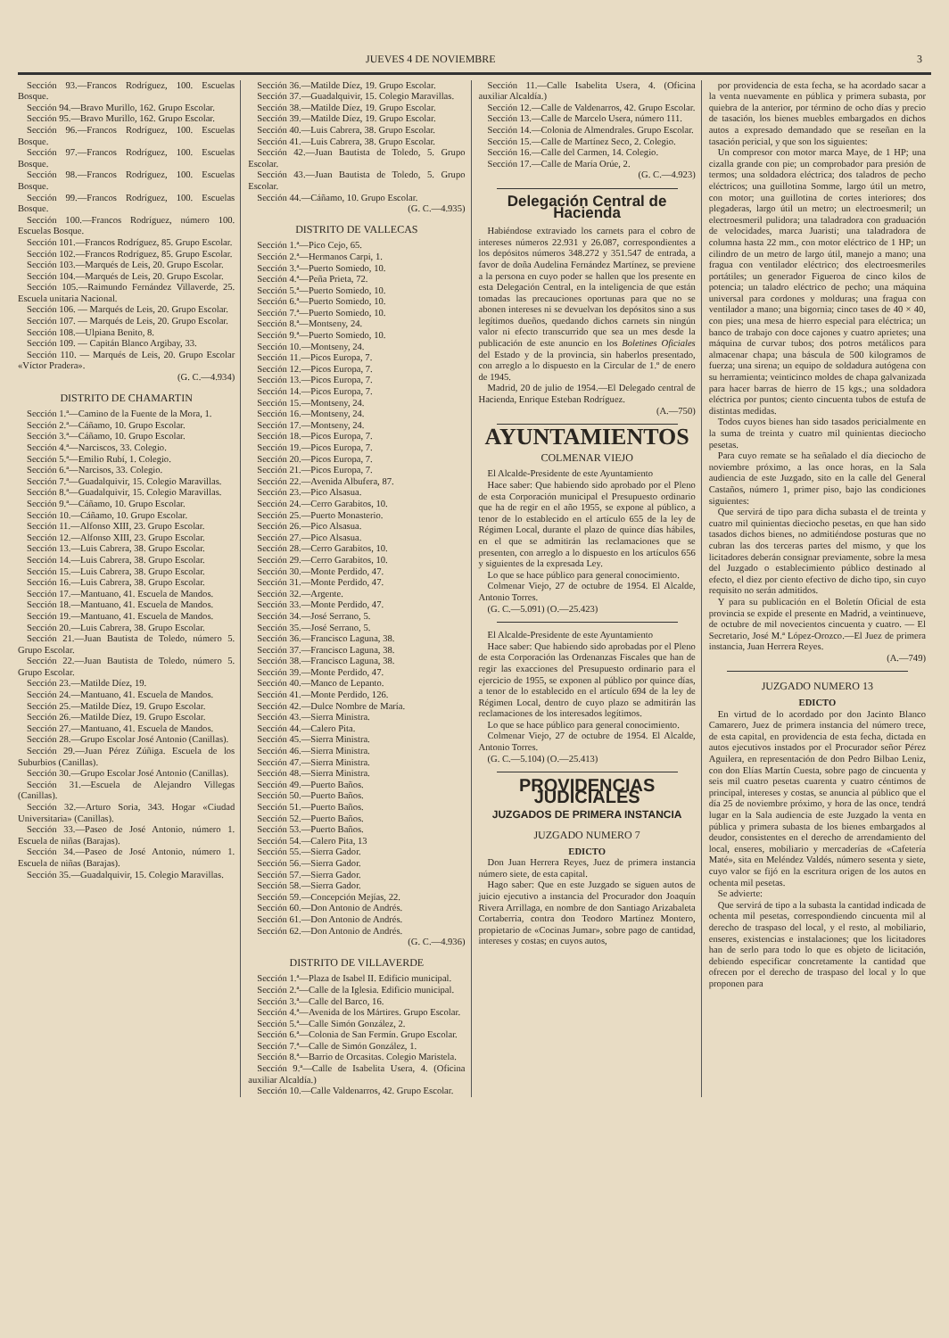JUEVES 4 DE NOVIEMBRE 3
Sección 93.—Francos Rodríguez, 100. Escuelas Bosque.
Sección 94.—Bravo Murillo, 162. Grupo Escolar.
Sección 95.—Bravo Murillo, 162. Grupo Escolar.
Sección 96.—Francos Rodríguez, 100. Escuelas Bosque.
Sección 97.—Francos Rodríguez, 100. Escuelas Bosque.
Sección 98.—Francos Rodríguez, 100. Escuelas Bosque.
Sección 99.—Francos Rodríguez, 100. Escuelas Bosque.
Sección 100.—Francos Rodríguez, número 100. Escuelas Bosque.
Sección 101.—Francos Rodríguez, 85. Grupo Escolar.
Sección 102.—Francos Rodríguez, 85. Grupo Escolar.
Sección 103.—Marqués de Leis, 20. Grupo Escolar.
Sección 104.—Marqués de Leis, 20. Grupo Escolar.
Sección 105.—Raimundo Fernández Villaverde, 25. Escuela unitaria Nacional.
Sección 106. — Marqués de Leis, 20. Grupo Escolar.
Sección 107. — Marqués de Leis, 20. Grupo Escolar.
Sección 108.—Ulpiana Benito, 8.
Sección 109. — Capitán Blanco Argibay, 33.
Sección 110. — Marqués de Leis, 20. Grupo Escolar «Víctor Pradera».
(G. C.—4.934)
DISTRITO DE CHAMARTIN
Sección 1.ª—Camino de la Fuente de la Mora, 1.
Sección 2.ª—Cáñamo, 10. Grupo Escolar.
Sección 3.ª—Cáñamo, 10. Grupo Escolar.
Sección 4.ª—Narciscos, 33. Colegio.
Sección 5.ª—Emilio Rubí, 1. Colegio.
Sección 6.ª—Narcisos, 33. Colegio.
Sección 7.ª—Guadalquivir, 15. Colegio Maravillas.
Sección 8.ª—Guadalquivir, 15. Colegio Maravillas.
Sección 9.ª—Cáñamo, 10. Grupo Escolar.
Sección 10.—Cáñamo, 10. Grupo Escolar.
Sección 11.—Alfonso XIII, 23. Grupo Escolar.
Sección 12.—Alfonso XIII, 23. Grupo Escolar.
Sección 13.—Luis Cabrera, 38. Grupo Escolar.
Sección 14.—Luis Cabrera, 38. Grupo Escolar.
Sección 15.—Luis Cabrera, 38. Grupo Escolar.
Sección 16.—Luis Cabrera, 38. Grupo Escolar.
Sección 17.—Mantuano, 41. Escuela de Mandos.
Sección 18.—Mantuano, 41. Escuela de Mandos.
Sección 19.—Mantuano, 41. Escuela de Mandos.
Sección 20.—Luis Cabrera, 38. Grupo Escolar.
Sección 21.—Juan Bautista de Toledo, número 5. Grupo Escolar.
Sección 22.—Juan Bautista de Toledo, número 5. Grupo Escolar.
Sección 23.—Matilde Díez, 19.
Sección 24.—Mantuano, 41. Escuela de Mandos.
Sección 25.—Matilde Díez, 19. Grupo Escolar.
Sección 26.—Matilde Díez, 19. Grupo Escolar.
Sección 27.—Mantuano, 41. Escuela de Mandos.
Sección 28.—Grupo Escolar José Antonio (Canillas).
Sección 29.—Juan Pérez Zúñiga. Escuela de los Suburbios (Canillas).
Sección 30.—Grupo Escolar José Antonio (Canillas).
Sección 31.—Escuela de Alejandro Villegas (Canillas).
Sección 32.—Arturo Soria, 343. Hogar «Ciudad Universitaria» (Canillas).
Sección 33.—Paseo de José Antonio, número 1. Escuela de niñas (Barajas).
Sección 34.—Paseo de José Antonio, número 1. Escuela de niñas (Barajas).
Sección 35.—Guadalquivir, 15. Colegio Maravillas.
Sección 36.—Matilde Díez, 19. Grupo Escolar.
Sección 37.—Guadalquivir, 15. Colegio Maravillas.
Sección 38.—Matilde Díez, 19. Grupo Escolar.
Sección 39.—Matilde Díez, 19. Grupo Escolar.
Sección 40.—Luis Cabrera, 38. Grupo Escolar.
Sección 41.—Luis Cabrera, 38. Grupo Escolar.
Sección 42.—Juan Bautista de Toledo, 5. Grupo Escolar.
Sección 43.—Juan Bautista de Toledo, 5. Grupo Escolar.
Sección 44.—Cáñamo, 10. Grupo Escolar.
(G. C.—4.935)
DISTRITO DE VALLECAS
Sección 1.ª—Pico Cejo, 65.
Sección 2.ª—Hermanos Carpi, 1.
Sección 3.ª—Puerto Somiedo, 10.
Sección 4.ª—Peña Prieta, 72.
Sección 5.ª—Puerto Somiedo, 10.
Sección 6.ª—Puerto Somiedo, 10.
Sección 7.ª—Puerto Somiedo, 10.
Sección 8.ª—Montseny, 24.
Sección 9.ª—Puerto Somiedo, 10.
Sección 10.—Montseny, 24.
Sección 11.—Picos Europa, 7.
Sección 12.—Picos Europa, 7.
Sección 13.—Picos Europa, 7.
Sección 14.—Picos Europa, 7.
Sección 15.—Montseny, 24.
Sección 16.—Montseny, 24.
Sección 17.—Montseny, 24.
Sección 18.—Picos Europa, 7.
Sección 19.—Picos Europa, 7.
Sección 20.—Picos Europa, 7.
Sección 21.—Picos Europa, 7.
Sección 22.—Avenida Albufera, 87.
Sección 23.—Pico Alsasua.
Sección 24.—Cerro Garabitos, 10.
Sección 25.—Puerto Monasterio.
Sección 26.—Pico Alsasua.
Sección 27.—Pico Alsasua.
Sección 28.—Cerro Garabitos, 10.
Sección 29.—Cerro Garabitos, 10.
Sección 30.—Monte Perdido, 47.
Sección 31.—Monte Perdido, 47.
Sección 32.—Argente.
Sección 33.—Monte Perdido, 47.
Sección 34.—José Serrano, 5.
Sección 35.—José Serrano, 5.
Sección 36.—Francisco Laguna, 38.
Sección 37.—Francisco Laguna, 38.
Sección 38.—Francisco Laguna, 38.
Sección 39.—Monte Perdido, 47.
Sección 40.—Manco de Lepanto.
Sección 41.—Monte Perdido, 126.
Sección 42.—Dulce Nombre de María.
Sección 43.—Sierra Ministra.
Sección 44.—Calero Pita.
Sección 45.—Sierra Ministra.
Sección 46.—Sierra Ministra.
Sección 47.—Sierra Ministra.
Sección 48.—Sierra Ministra.
Sección 49.—Puerto Baños.
Sección 50.—Puerto Baños.
Sección 51.—Puerto Baños.
Sección 52.—Puerto Baños.
Sección 53.—Puerto Baños.
Sección 54.—Calero Pita, 13
Sección 55.—Sierra Gador.
Sección 56.—Sierra Gador.
Sección 57.—Sierra Gador.
Sección 58.—Sierra Gador.
Sección 59.—Concepción Mejías, 22.
Sección 60.—Don Antonio de Andrés.
Sección 61.—Don Antonio de Andrés.
Sección 62.—Don Antonio de Andrés.
(G. C.—4.936)
DISTRITO DE VILLAVERDE
Sección 1.ª—Plaza de Isabel II. Edificio municipal.
Sección 2.ª—Calle de la Iglesia. Edificio municipal.
Sección 3.ª—Calle del Barco, 16.
Sección 4.ª—Avenida de los Mártires. Grupo Escolar.
Sección 5.ª—Calle Simón González, 2.
Sección 6.ª—Colonia de San Fermín. Grupo Escolar.
Sección 7.ª—Calle de Simón González, 1.
Sección 8.ª—Barrio de Orcasitas. Colegio Maristela.
Sección 9.ª—Calle de Isabelita Usera, 4. (Oficina auxiliar Alcaldía.)
Sección 10.—Calle Valdenarros, 42. Grupo Escolar.
Sección 11.—Calle Isabelita Usera, 4. (Oficina auxiliar Alcaldía.)
Sección 12.—Calle de Valdenarros, 42. Grupo Escolar.
Sección 13.—Calle de Marcelo Usera, número 111.
Sección 14.—Colonia de Almendrales. Grupo Escolar.
Sección 15.—Calle de Martínez Seco, 2. Colegio.
Sección 16.—Calle del Carmen, 14. Colegio.
Sección 17.—Calle de María Orúe, 2.
(G. C.—4.923)
Delegación Central de Hacienda
Habiéndose extraviado los carnets para el cobro de intereses números 22.931 y 26.087, correspondientes a los depósitos números 348.272 y 351.547 de entrada, a favor de doña Audelina Fernández Martínez, se previene a la persona en cuyo poder se hallen que los presente en esta Delegación Central, en la inteligencia de que están tomadas las precauciones oportunas para que no se abonen intereses ni se devuelvan los depósitos sino a sus legítimos dueños, quedando dichos carnets sin ningún valor ni efecto transcurrido que sea un mes desde la publicación de este anuncio en los Boletines Oficiales del Estado y de la provincia, sin haberlos presentado, con arreglo a lo dispuesto en la Circular de 1.º de enero de 1945.
Madrid, 20 de julio de 1954.—El Delegado central de Hacienda, Enrique Esteban Rodríguez.
(A.—750)
AYUNTAMIENTOS
COLMENAR VIEJO
El Alcalde-Presidente de este Ayuntamiento
Hace saber: Que habiendo sido aprobado por el Pleno de esta Corporación municipal el Presupuesto ordinario que ha de regir en el año 1955, se expone al público, a tenor de lo establecido en el artículo 655 de la ley de Régimen Local, durante el plazo de quince días hábiles, en el que se admitirán las reclamaciones que se presenten, con arreglo a lo dispuesto en los artículos 656 y siguientes de la expresada Ley.
Lo que se hace público para general conocimiento.
Colmenar Viejo, 27 de octubre de 1954. El Alcalde, Antonio Torres.
(G. C.—5.091) (O.—25.423)
El Alcalde-Presidente de este Ayuntamiento
Hace saber: Que habiendo sido aprobadas por el Pleno de esta Corporación las Ordenanzas Fiscales que han de regir las exacciones del Presupuesto ordinario para el ejercicio de 1955, se exponen al público por quince días, a tenor de lo establecido en el artículo 694 de la ley de Régimen Local, dentro de cuyo plazo se admitirán las reclamaciones de los interesados legítimos.
Lo que se hace público para general conocimiento.
Colmenar Viejo, 27 de octubre de 1954. El Alcalde, Antonio Torres.
(G. C.—5.104) (O.—25.413)
PROVIDENCIAS JUDICIALES
JUZGADOS DE PRIMERA INSTANCIA
JUZGADO NUMERO 7
EDICTO
Don Juan Herrera Reyes, Juez de primera instancia número siete, de esta capital.
Hago saber: Que en este Juzgado se siguen autos de juicio ejecutivo a instancia del Procurador don Joaquín Rivera Arrillaga, en nombre de don Santiago Arizabaleta Cortaberria, contra don Teodoro Martínez Montero, propietario de «Cocinas Jumar», sobre pago de cantidad, intereses y costas; en cuyos autos,
por providencia de esta fecha, se ha acordado sacar a la venta nuevamente en pública y primera subasta, por quiebra de la anterior, por término de ocho días y precio de tasación, los bienes muebles embargados en dichos autos a expresado demandado que se reseñan en la tasación pericial, y que son los siguientes:
Un compresor con motor marca Maye, de 1 HP; una cizalla grande con pie; un comprobador para presión de termos; una soldadora eléctrica; dos taladros de pecho eléctricos; una guillotina Somme, largo útil un metro, con motor; una guillotina de cortes interiores; dos plegaderas, largo útil un metro; un electroesmeril; un electroesmeril pulidora; una taladradora con graduación de velocidades, marca Juaristi; una taladradora de columna hasta 22 mm., con motor eléctrico de 1 HP; un cilindro de un metro de largo útil, manejo a mano; una fragua con ventilador eléctrico; dos electroesmeriles portátiles; un generador Figueroa de cinco kilos de potencia; un taladro eléctrico de pecho; una máquina universal para cordones y molduras; una fragua con ventilador a mano; una bigornia; cinco tases de 40 × 40, con pies; una mesa de hierro especial para eléctrica; un banco de trabajo con doce cajones y cuatro aprietes; una máquina de curvar tubos; dos potros metálicos para almacenar chapa; una báscula de 500 kilogramos de fuerza; una sirena; un equipo de soldadura autógena con su herramienta; veinticinco moldes de chapa galvanizada para hacer barras de hierro de 15 kgs.; una soldadora eléctrica por puntos; ciento cincuenta tubos de estufa de distintas medidas.
Todos cuyos bienes han sido tasados pericialmente en la suma de treinta y cuatro mil quinientas dieciocho pesetas.
Para cuyo remate se ha señalado el día dieciocho de noviembre próximo, a las once horas, en la Sala audiencia de este Juzgado, sito en la calle del General Castaños, número 1, primer piso, bajo las condiciones siguientes:
Que servirá de tipo para dicha subasta el de treinta y cuatro mil quinientas dieciocho pesetas, en que han sido tasados dichos bienes, no admitiéndose posturas que no cubran las dos terceras partes del mismo, y que los licitadores deberán consignar previamente, sobre la mesa del Juzgado o establecimiento público destinado al efecto, el diez por ciento efectivo de dicho tipo, sin cuyo requisito no serán admitidos.
Y para su publicación en el Boletín Oficial de esta provincia se expide el presente en Madrid, a veintinueve, de octubre de mil novecientos cincuenta y cuatro. — El Secretario, José M.ª López-Orozco.—El Juez de primera instancia, Juan Herrera Reyes.
(A.—749)
JUZGADO NUMERO 13
EDICTO
En virtud de lo acordado por don Jacinto Blanco Camarero, Juez de primera instancia del número trece, de esta capital, en providencia de esta fecha, dictada en autos ejecutivos instados por el Procurador señor Pérez Aguilera, en representación de don Pedro Bilbao Leniz, con don Elías Martín Cuesta, sobre pago de cincuenta y seis mil cuatro pesetas cuarenta y cuatro céntimos de principal, intereses y costas, se anuncia al público que el día 25 de noviembre próximo, y hora de las once, tendrá lugar en la Sala audiencia de este Juzgado la venta en pública y primera subasta de los bienes embargados al deudor, consistentes en el derecho de arrendamiento del local, enseres, mobiliario y mercaderías de «Cafetería Maté», sita en Meléndez Valdés, número sesenta y siete, cuyo valor se fijó en la escritura origen de los autos en ochenta mil pesetas.
Se advierte:
Que servirá de tipo a la subasta la cantidad indicada de ochenta mil pesetas, correspondiendo cincuenta mil al derecho de traspaso del local, y el resto, al mobiliario, enseres, existencias e instalaciones; que los licitadores han de serlo para todo lo que es objeto de licitación, debiendo especificar concretamente la cantidad que ofrecen por el derecho de traspaso del local y lo que proponen para